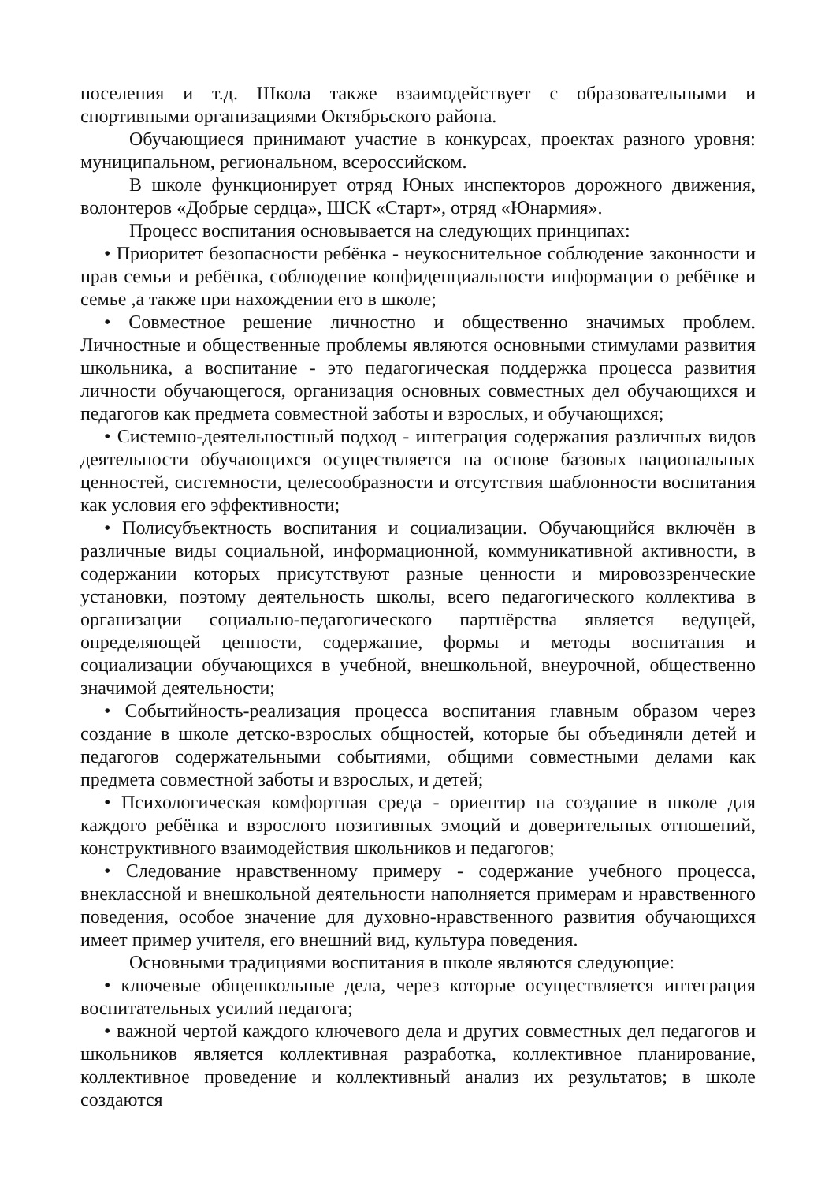поселения и т.д. Школа также взаимодействует с образовательными и спортивными организациями Октябрьского района.
Обучающиеся принимают участие в конкурсах, проектах разного уровня: муниципальном, региональном, всероссийском.
В школе функционирует отряд Юных инспекторов дорожного движения, волонтеров «Добрые сердца», ШСК «Старт», отряд «Юнармия».
Процесс воспитания основывается на следующих принципах:
• Приоритет безопасности ребёнка - неукоснительное соблюдение законности и прав семьи и ребёнка, соблюдение конфиденциальности информации о ребёнке и семье ,а также при нахождении его в школе;
• Совместное решение личностно и общественно значимых проблем. Личностные и общественные проблемы являются основными стимулами развития школьника, а воспитание - это педагогическая поддержка процесса развития личности обучающегося, организация основных совместных дел обучающихся и педагогов как предмета совместной заботы и взрослых, и обучающихся;
• Системно-деятельностный подход - интеграция содержания различных видов деятельности обучающихся осуществляется на основе базовых национальных ценностей, системности, целесообразности и отсутствия шаблонности воспитания как условия его эффективности;
• Полисубъектность воспитания и социализации. Обучающийся включён в различные виды социальной, информационной, коммуникативной активности, в содержании которых присутствуют разные ценности и мировоззренческие установки, поэтому деятельность школы, всего педагогического коллектива в организации социально-педагогического партнёрства является ведущей, определяющей ценности, содержание, формы и методы воспитания и социализации обучающихся в учебной, внешкольной, внеурочной, общественно значимой деятельности;
• Событийность-реализация процесса воспитания главным образом через создание в школе детско-взрослых общностей, которые бы объединяли детей и педагогов содержательными событиями, общими совместными делами как предмета совместной заботы и взрослых, и детей;
• Психологическая комфортная среда - ориентир на создание в школе для каждого ребёнка и взрослого позитивных эмоций и доверительных отношений, конструктивного взаимодействия школьников и педагогов;
• Следование нравственному примеру - содержание учебного процесса, внеклассной и внешкольной деятельности наполняется примерам и нравственного поведения, особое значение для духовно-нравственного развития обучающихся имеет пример учителя, его внешний вид, культура поведения.
Основными традициями воспитания в школе являются следующие:
• ключевые общешкольные дела, через которые осуществляется интеграция воспитательных усилий педагога;
• важной чертой каждого ключевого дела и других совместных дел педагогов и школьников является коллективная разработка, коллективное планирование, коллективное проведение и коллективный анализ их результатов; в школе создаются